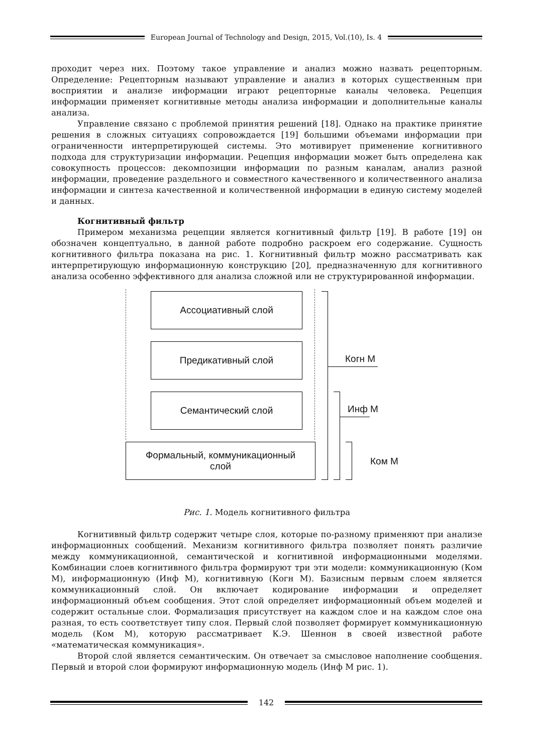European Journal of Technology and Design, 2015, Vol.(10), Is. 4
проходит через них. Поэтому такое управление и анализ можно назвать рецепторным. Определение: Рецепторным называют управление и анализ в которых существенным при восприятии и анализе информации играют рецепторные каналы человека. Рецепция информации применяет когнитивные методы анализа информации и дополнительные каналы анализа.
Управление связано с проблемой принятия решений [18]. Однако на практике принятие решения в сложных ситуациях сопровождается [19] большими объемами информации при ограниченности интерпретирующей системы. Это мотивирует применение когнитивного подхода для структуризации информации. Рецепция информации может быть определена как совокупность процессов: декомпозиции информации по разным каналам, анализ разной информации, проведение раздельного и совместного качественного и количественного анализа информации и синтеза качественной и количественной информации в единую систему моделей и данных.
Когнитивный фильтр
Примером механизма рецепции является когнитивный фильтр [19]. В работе [19] он обозначен концептуально, в данной работе подробно раскроем его содержание. Сущность когнитивного фильтра показана на рис. 1. Когнитивный фильтр можно рассматривать как интерпретирующую информационную конструкцию [20], предназначенную для когнитивного анализа особенно эффективного для анализа сложной или не структурированной информации.
Ассоциативный слой
Предикативный слой
Семантический слой
Формальный, коммуникационный
слой
Когн М
Инф М
Ком М
Рис. 1. Модель когнитивного фильтра
Когнитивный фильтр содержит четыре слоя, которые по-разному применяют при анализе информационных сообщений. Механизм когнитивного фильтра позволяет понять различие между коммуникационной, семантической и когнитивной информационными моделями. Комбинации слоев когнитивного фильтра формируют три эти модели: коммуникационную (Ком М), информационную (Инф М), когнитивную (Когн М). Базисным первым слоем является коммуникационный слой. Он включает кодирование информации и определяет информационный объем сообщения. Этот слой определяет информационный объем моделей и содержит остальные слои. Формализация присутствует на каждом слое и на каждом слое она разная, то есть соответствует типу слоя. Первый слой позволяет формирует коммуникационную модель (Ком М), которую рассматривает К.Э. Шеннон в своей известной работе «математическая коммуникация».
Второй слой является семантическим. Он отвечает за смысловое наполнение сообщения. Первый и второй слои формируют информационную модель (Инф М рис. 1).
142